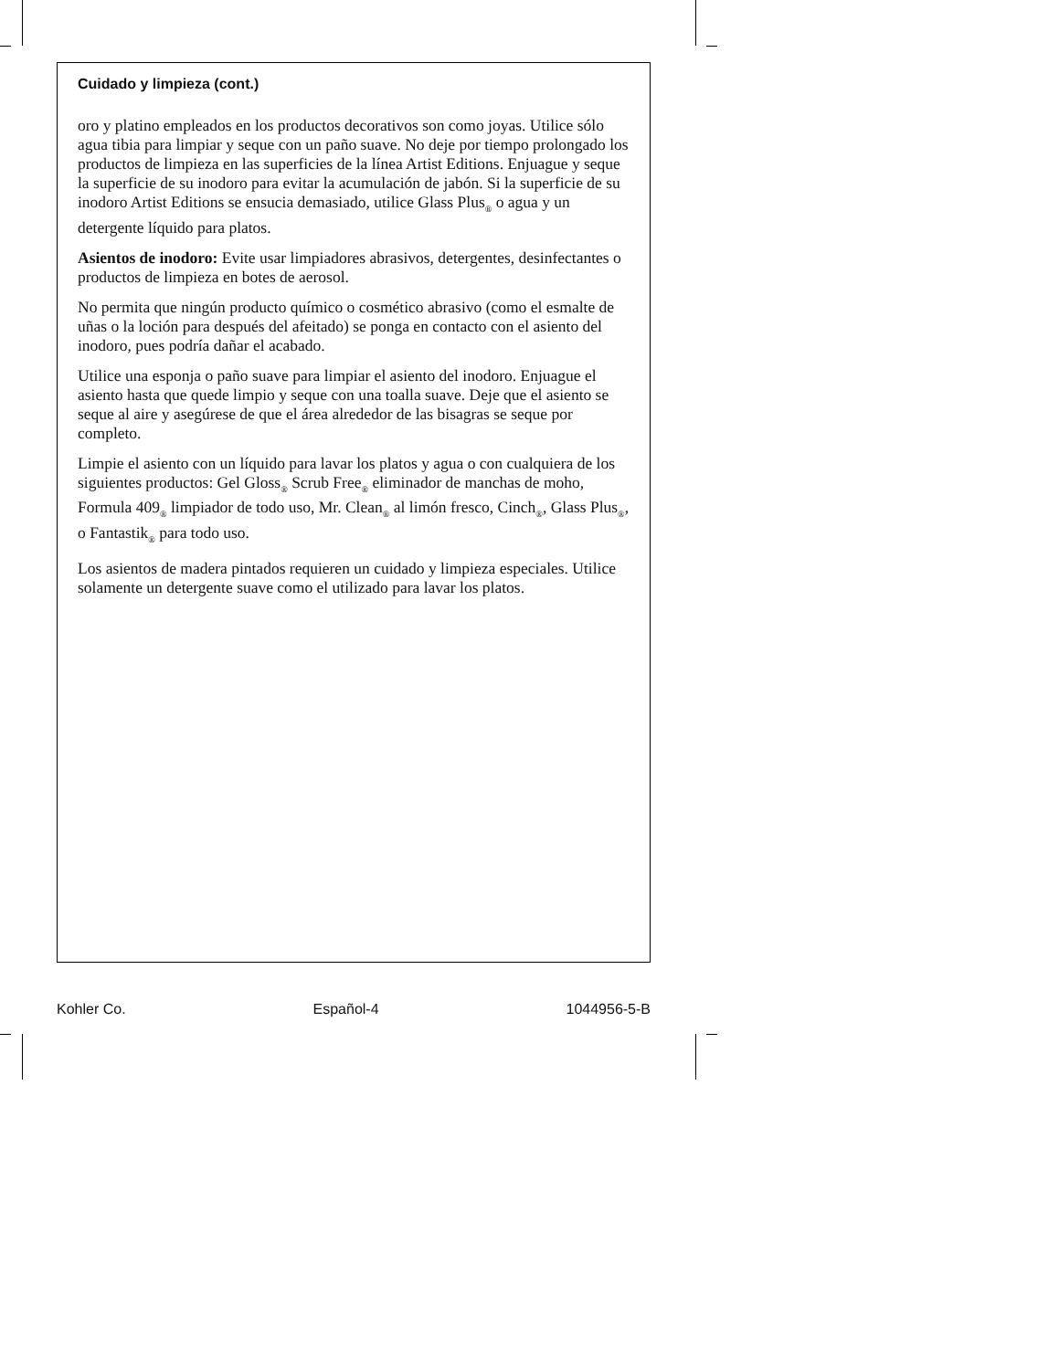Cuidado y limpieza (cont.)
oro y platino empleados en los productos decorativos son como joyas. Utilice sólo agua tibia para limpiar y seque con un paño suave. No deje por tiempo prolongado los productos de limpieza en las superficies de la línea Artist Editions. Enjuague y seque la superficie de su inodoro para evitar la acumulación de jabón. Si la superficie de su inodoro Artist Editions se ensucia demasiado, utilice Glass Plus<sub>®</sub> o agua y un detergente líquido para platos.
Asientos de inodoro: Evite usar limpiadores abrasivos, detergentes, desinfectantes o productos de limpieza en botes de aerosol.
No permita que ningún producto químico o cosmético abrasivo (como el esmalte de uñas o la loción para después del afeitado) se ponga en contacto con el asiento del inodoro, pues podría dañar el acabado.
Utilice una esponja o paño suave para limpiar el asiento del inodoro. Enjuague el asiento hasta que quede limpio y seque con una toalla suave. Deje que el asiento se seque al aire y asegúrese de que el área alrededor de las bisagras se seque por completo.
Limpie el asiento con un líquido para lavar los platos y agua o con cualquiera de los siguientes productos: Gel Gloss<sub>®</sub> Scrub Free<sub>®</sub> eliminador de manchas de moho, Formula 409<sub>®</sub> limpiador de todo uso, Mr. Clean<sub>®</sub> al limón fresco, Cinch<sub>®</sub>, Glass Plus<sub>®</sub>, o Fantastik<sub>®</sub> para todo uso.
Los asientos de madera pintados requieren un cuidado y limpieza especiales. Utilice solamente un detergente suave como el utilizado para lavar los platos.
Kohler Co. Español-4 1044956-5-B